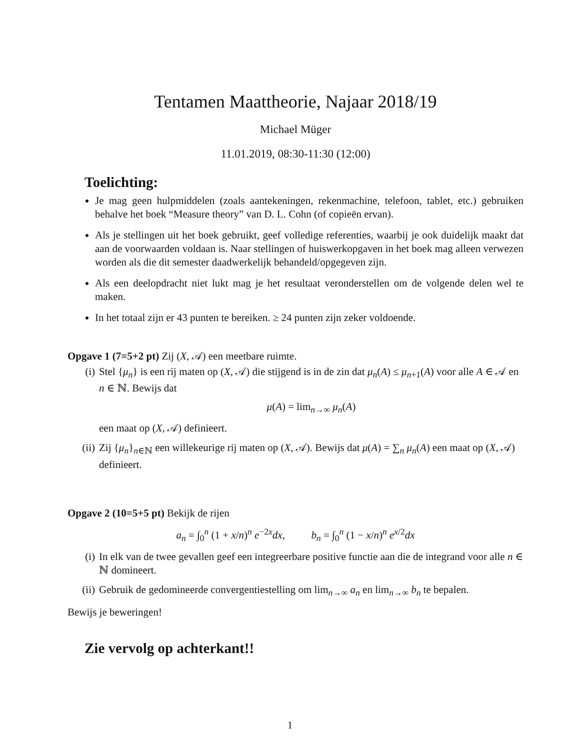Tentamen Maattheorie, Najaar 2018/19
Michael Müger
11.01.2019, 08:30-11:30 (12:00)
Toelichting:
Je mag geen hulpmiddelen (zoals aantekeningen, rekenmachine, telefoon, tablet, etc.) gebruiken behalve het boek “Measure theory” van D. L. Cohn (of copieën ervan).
Als je stellingen uit het boek gebruikt, geef volledige referenties, waarbij je ook duidelijk maakt dat aan de voorwaarden voldaan is. Naar stellingen of huiswerkopgaven in het boek mag alleen verwezen worden als die dit semester daadwerkelijk behandeld/opgegeven zijn.
Als een deelopdracht niet lukt mag je het resultaat veronderstellen om de volgende delen wel te maken.
In het totaal zijn er 43 punten te bereiken. ≥ 24 punten zijn zeker voldoende.
Opgave 1 (7=5+2 pt) Zij (X, 𝒜) een meetbare ruimte.
(i) Stel {μ<sub>n</sub>} is een rij maten op (X, 𝒜) die stijgend is in de zin dat μ<sub>n</sub>(A) ≤ μ<sub>n+1</sub>(A) voor alle A ∈ 𝒜 en n ∈ ℕ. Bewijs dat
μ(A) = lim<sub>n→∞</sub> μ<sub>n</sub>(A)
een maat op (X, 𝒜) definieert.
(ii) Zij {μ<sub>n</sub>}<sub>n∈ℕ</sub> een willekeurige rij maten op (X, 𝒜). Bewijs dat μ(A) = ∑<sub>n</sub> μ<sub>n</sub>(A) een maat op (X, 𝒜) definieert.
Opgave 2 (10=5+5 pt) Bekijk de rijen
a<sub>n</sub> = ∫<sub>0</sub><sup>n</sup> (1 + x/n)<sup>n</sup> e<sup>−2x</sup>dx, b<sub>n</sub> = ∫<sub>0</sub><sup>n</sup> (1 − x/n)<sup>n</sup> e<sup>x/2</sup>dx
(i) In elk van de twee gevallen geef een integreerbare positive functie aan die de integrand voor alle n ∈ ℕ domineert.
(ii) Gebruik de gedomineerde convergentiestelling om lim<sub>n→∞</sub> a<sub>n</sub> en lim<sub>n→∞</sub> b<sub>n</sub> te bepalen.
Bewijs je beweringen!
Zie vervolg op achterkant!!
1